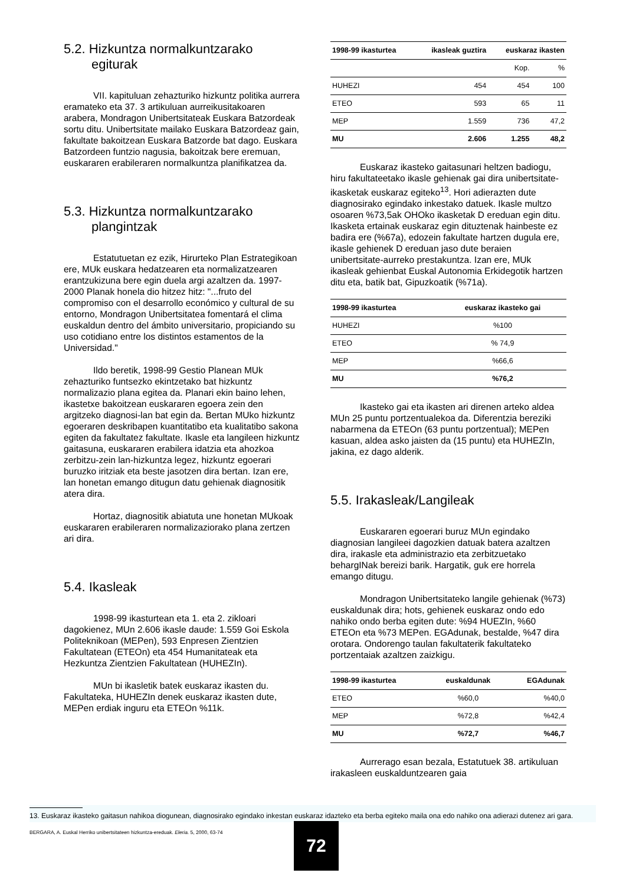5.2. Hizkuntza normalkuntzarako
egiturak
VII. kapituluan zehazturiko hizkuntz politika aurrera eramateko eta 37. 3 artikuluan aurreikusitakoaren arabera, Mondragon Unibertsitateak Euskara Batzordeak sortu ditu. Unibertsitate mailako Euskara Batzordeaz gain, fakultate bakoitzean Euskara Batzorde bat dago. Euskara Batzordeen funtzio nagusia, bakoitzak bere eremuan, euskararen erabileraren normalkuntza planifikatzea da.
5.3. Hizkuntza normalkuntzarako
plangintzak
Estatutuetan ez ezik, Hirurteko Plan Estrategikoan ere, MUk euskara hedatzearen eta normalizatzearen erantzukizuna bere egin duela argi azaltzen da. 1997-2000 Planak honela dio hitzez hitz: "...fruto del compromiso con el desarrollo económico y cultural de su entorno, Mondragon Unibertsitatea fomentará el clima euskaldun dentro del ámbito universitario, propiciando su uso cotidiano entre los distintos estamentos de la Universidad."
Ildo beretik, 1998-99 Gestio Planean MUk zehazturiko funtsezko ekintzetako bat hizkuntz normalizazio plana egitea da. Planari ekin baino lehen, ikastetxe bakoitzean euskararen egoera zein den argitzeko diagnosi-lan bat egin da. Bertan MUko hizkuntz egoeraren deskribapen kuantitatibo eta kualitatibo sakona egiten da fakultatez fakultate. Ikasle eta langileen hizkuntz gaitasuna, euskararen erabilera idatzia eta ahozkoa zerbitzu-zein lan-hizkuntza legez, hizkuntz egoerari buruzko iritziak eta beste jasotzen dira bertan. Izan ere, lan honetan emango ditugun datu gehienak diagnositik atera dira.
Hortaz, diagnositik abiatuta une honetan MUkoak euskararen erabileraren normalizaziorako plana zertzen ari dira.
5.4. Ikasleak
1998-99 ikasturtean eta 1. eta 2. zikloari dagokienez, MUn 2.606 ikasle daude: 1.559 Goi Eskola Politeknikoan (MEPen), 593 Enpresen Zientzien Fakultatean (ETEOn) eta 454 Humanitateak eta Hezkuntza Zientzien Fakultatean (HUHEZIn).
MUn bi ikasletik batek euskaraz ikasten du. Fakultateka, HUHEZIn denek euskaraz ikasten dute, MEPen erdiak inguru eta ETEOn %11k.
| 1998-99 ikasturtea | ikasleak guztira | euskaraz ikasten | |
| --- | --- | --- | --- |
| | | Kop. | % |
| HUHEZI | 454 | 454 | 100 |
| ETEO | 593 | 65 | 11 |
| MEP | 1.559 | 736 | 47,2 |
| MU | 2.606 | 1.255 | 48,2 |
Euskaraz ikasteko gaitasunari heltzen badiogu, hiru fakultateetako ikasle gehienak gai dira unibertsitate-ikasketak euskaraz egiteko<sup>13</sup>. Hori adierazten dute diagnosirako egindako inkestako datuek. Ikasle multzo osoaren %73,5ak OHOko ikasketak D ereduan egin ditu. Ikasketa ertainak euskaraz egin dituztenak hainbeste ez badira ere (%67a), edozein fakultate hartzen dugula ere, ikasle gehienek D ereduan jaso dute beraien unibertsitate-aurreko prestakuntza. Izan ere, MUk ikasleak gehienbat Euskal Autonomia Erkidegotik hartzen ditu eta, batik bat, Gipuzkoatik (%71a).
| 1998-99 ikasturtea | euskaraz ikasteko gai |
| --- | --- |
| HUHEZI | %100 |
| ETEO | % 74,9 |
| MEP | %66,6 |
| MU | %76,2 |
Ikasteko gai eta ikasten ari direnen arteko aldea MUn 25 puntu portzentualekoa da. Diferentzia bereziki nabarmena da ETEOn (63 puntu portzentual); MEPen kasuan, aldea asko jaisten da (15 puntu) eta HUHEZIn, jakina, ez dago alderik.
5.5. Irakasleak/Langileak
Euskararen egoerari buruz MUn egindako diagnosian langileei dagozkien datuak batera azaltzen dira, irakasle eta administrazio eta zerbitzuetako behargINak bereizi barik. Hargatik, guk ere horrela emango ditugu.
Mondragon Unibertsitateko langile gehienak (%73) euskaldunak dira; hots, gehienek euskaraz ondo edo nahiko ondo berba egiten dute: %94 HUEZIn, %60 ETEOn eta %73 MEPen. EGAdunak, bestalde, %47 dira orotara. Ondorengo taulan fakultaterik fakultateko portzentaiak azaltzen zaizkigu.
| 1998-99 ikasturtea | euskaldunak | EGAdunak |
| --- | --- | --- |
| ETEO | %60,0 | %40,0 |
| MEP | %72,8 | %42,4 |
| MU | %72,7 | %46,7 |
Aurrerago esan bezala, Estatutuek 38. artikuluan irakasleen euskalduntzearen gaia
13. Euskaraz ikasteko gaitasun nahikoa diogunean, diagnosirako egindako inkestan euskaraz idazteko eta berba egiteko maila ona edo nahiko ona adierazi dutenez ari gara.
BERGARA, A. Euskal Herriko unibertsitateen hizkuntza-ereduak. Eleria. 5, 2000, 63-74
72